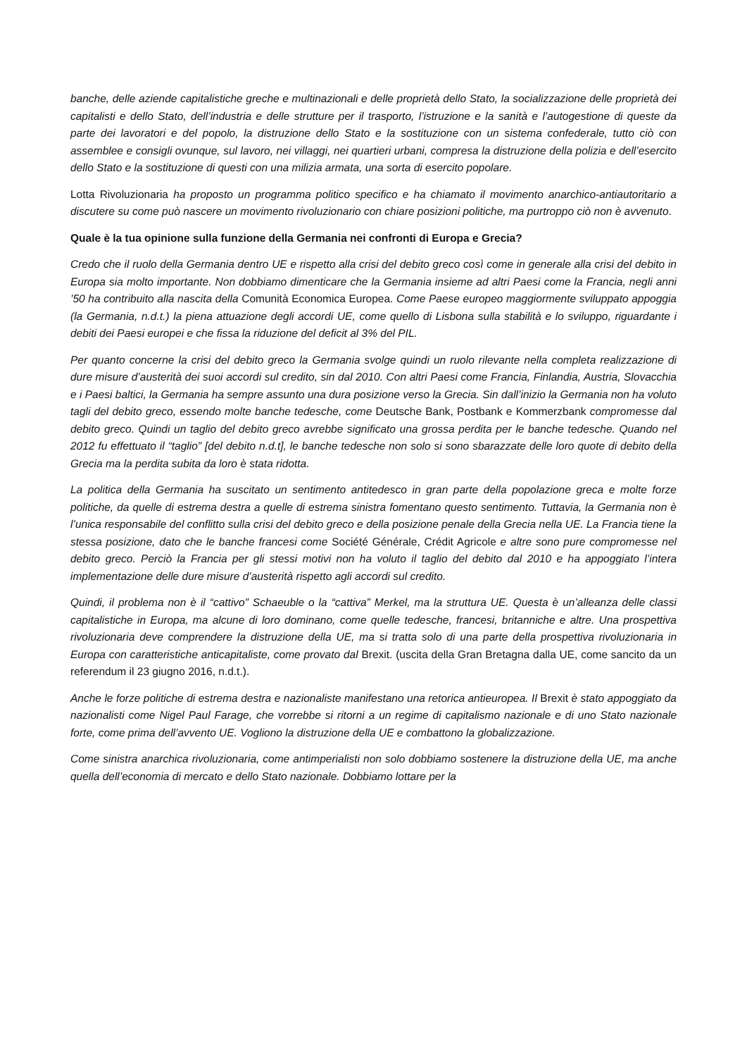banche, delle aziende capitalistiche greche e multinazionali e delle proprietà dello Stato, la socializzazione delle proprietà dei capitalisti e dello Stato, dell’industria e delle strutture per il trasporto, l’istruzione e la sanità e l’autogestione di queste da parte dei lavoratori e del popolo, la distruzione dello Stato e la sostituzione con un sistema confederale, tutto ciò con assemblee e consigli ovunque, sul lavoro, nei villaggi, nei quartieri urbani, compresa la distruzione della polizia e dell’esercito dello Stato e la sostituzione di questi con una milizia armata, una sorta di esercito popolare.
Lotta Rivoluzionaria ha proposto un programma politico specifico e ha chiamato il movimento anarchico-antiautoritario a discutere su come può nascere un movimento rivoluzionario con chiare posizioni politiche, ma purtroppo ciò non è avvenuto.
Quale è la tua opinione sulla funzione della Germania nei confronti di Europa e Grecia?
Credo che il ruolo della Germania dentro UE e rispetto alla crisi del debito greco così come in generale alla crisi del debito in Europa sia molto importante. Non dobbiamo dimenticare che la Germania insieme ad altri Paesi come la Francia, negli anni ’50 ha contribuito alla nascita della Comunità Economica Europea. Come Paese europeo maggiormente sviluppato appoggia (la Germania, n.d.t.) la piena attuazione degli accordi UE, come quello di Lisbona sulla stabilità e lo sviluppo, riguardante i debiti dei Paesi europei e che fissa la riduzione del deficit al 3% del PIL.
Per quanto concerne la crisi del debito greco la Germania svolge quindi un ruolo rilevante nella completa realizzazione di dure misure d’austerità dei suoi accordi sul credito, sin dal 2010. Con altri Paesi come Francia, Finlandia, Austria, Slovacchia e i Paesi baltici, la Germania ha sempre assunto una dura posizione verso la Grecia. Sin dall’inizio la Germania non ha voluto tagli del debito greco, essendo molte banche tedesche, come Deutsche Bank, Postbank e Kommerzbank compromesse dal debito greco. Quindi un taglio del debito greco avrebbe significato una grossa perdita per le banche tedesche. Quando nel 2012 fu effettuato il “taglio” [del debito n.d.t], le banche tedesche non solo si sono sbarazzate delle loro quote di debito della Grecia ma la perdita subita da loro è stata ridotta.
La politica della Germania ha suscitato un sentimento antitedesco in gran parte della popolazione greca e molte forze politiche, da quelle di estrema destra a quelle di estrema sinistra fomentano questo sentimento. Tuttavia, la Germania non è l’unica responsabile del conflitto sulla crisi del debito greco e della posizione penale della Grecia nella UE. La Francia tiene la stessa posizione, dato che le banche francesi come Société Générale, Crédit Agricole e altre sono pure compromesse nel debito greco. Perciò la Francia per gli stessi motivi non ha voluto il taglio del debito dal 2010 e ha appoggiato l’intera implementazione delle dure misure d’austerità rispetto agli accordi sul credito.
Quindi, il problema non è il “cattivo” Schaeuble o la “cattiva” Merkel, ma la struttura UE. Questa è un’alleanza delle classi capitalistiche in Europa, ma alcune di loro dominano, come quelle tedesche, francesi, britanniche e altre. Una prospettiva rivoluzionaria deve comprendere la distruzione della UE, ma si tratta solo di una parte della prospettiva rivoluzionaria in Europa con caratteristiche anticapitaliste, come provato dal Brexit. (uscita della Gran Bretagna dalla UE, come sancito da un referendum il 23 giugno 2016, n.d.t.).
Anche le forze politiche di estrema destra e nazionaliste manifestano una retorica antieuropea. Il Brexit è stato appoggiato da nazionalisti come Nigel Paul Farage, che vorrebbe si ritorni a un regime di capitalismo nazionale e di uno Stato nazionale forte, come prima dell’avvento UE. Vogliono la distruzione della UE e combattono la globalizzazione.
Come sinistra anarchica rivoluzionaria, come antimperialisti non solo dobbiamo sostenere la distruzione della UE, ma anche quella dell’economia di mercato e dello Stato nazionale. Dobbiamo lottare per la